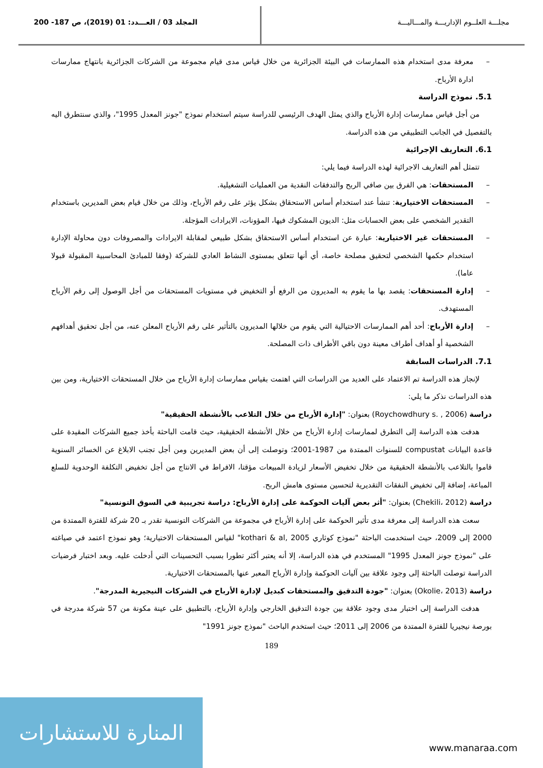مجلـــة العلــوم الإداريـــة والمـــاليـــة
المجلد 03 / العـــدد: 01 (2019)، ص 187- 200
– معرفة مدى استخدام هذه الممارسات في البيئة الجزائرية من خلال قياس مدى قيام مجموعة من الشركات الجزائرية بانتهاج ممارسات ادارة الأرباح.
5.1. نموذج الدراسة
من أجل قياس ممارسات إدارة الأرباح والذي يمثل الهدف الرئيسي للدراسة سيتم استخدام نموذج "جونز المعدل 1995"، والذي سنتطرق اليه بالتفصيل في الجانب التطبيقي من هذه الدراسة.
6.1. التعاريف الإجرائية
تتمثل أهم التعاريف الاجرائية لهذه الدراسة فيما يلي:
– المستحقات: هي الفرق بين صافي الربح والتدفقات النقدية من العمليات التشغيلية.
– المستحقات الاختيارية: تنشأ عند استخدام أساس الاستحقاق بشكل يؤثر على رقم الأرباح، وذلك من خلال قيام بعض المديرين باستخدام التقدير الشخصي على بعض الحسابات مثل: الديون المشكوك فيها، المؤونات، الايرادات المؤجلة.
– المستحقات غير الاختيارية: عبارة عن استخدام أساس الاستحقاق بشكل طبيعي لمقابلة الايرادات والمصروفات دون محاولة الإدارة استخدام حكمها الشخصي لتحقيق مصلحة خاصة، أي أنها تتعلق بمستوى النشاط العادي للشركة (وفقا للمبادئ المحاسبية المقبولة قبولا عاما).
– إدارة المستحقات: يقصد بها ما يقوم به المديرون من الرفع أو التخفيض في مستويات المستحقات من أجل الوصول إلى رقم الأرباح المستهدف.
– إدارة الأرباح: أحد أهم الممارسات الاحتيالية التي يقوم من خلالها المديرون بالتأثير على رقم الأرباح المعلن عنه، من أجل تحقيق أهدافهم الشخصية أو أهداف أطراف معينة دون باقي الأطراف ذات المصلحة.
7.1. الدراسات السابقة
لإنجاز هذه الدراسة تم الاعتماد على العديد من الدراسات التي اهتمت بقياس ممارسات إدارة الأرباح من خلال المستحقات الاختيارية، ومن بين هذه الدراسات نذكر ما يلي:
دراسة (Roychowdhury s. , 2006) بعنوان: "إدارة الأرباح من خلال التلاعب بالأنشطة الحقيقية"
هدفت هذه الدراسة إلى التطرق لممارسات إدارة الأرباح من خلال الأنشطة الحقيقية، حيث قامت الباحثة بأخذ جميع الشركات المقيدة على قاعدة البيانات compustat للسنوات الممتدة من 1987-2001؛ وتوصلت إلى أن بعض المديرين ومن أجل تجنب الابلاغ عن الخسائر السنوية قاموا بالتلاعب بالأنشطة الحقيقية من خلال تخفيض الأسعار لزيادة المبيعات مؤقتا، الافراط في الانتاج من أجل تخفيض التكلفة الوحدوية للسلع المباعة، إضافة إلى تخفيض النفقات التقديرية لتحسين مستوى هامش الربح.
دراسة (Chekili، 2012) بعنوان: "أثر بعض آليات الحوكمة على إدارة الأرباح: دراسة تجريبية في السوق التونسية"
سعت هذه الدراسة إلى معرفة مدى تأثير الحوكمة على إدارة الأرباح في مجموعة من الشركات التونسية تقدر بـ 20 شركة للفترة الممتدة من 2000 إلى 2009، حيث استخدمت الباحثة "نموذج كوثاري kothari & al, 2005" لقياس المستحقات الاختيارية؛ وهو نموذج اعتمد في صياغته على "نموذج جونز المعدل 1995" المستخدم في هذه الدراسة، إلا أنه يعتبر أكثر تطورا بسبب التحسينات التي أدخلت عليه. وبعد اختبار فرضيات الدراسة توصلت الباحثة إلى وجود علاقة بين آليات الحوكمة وإدارة الأرباح المعبر عنها بالمستحقات الاختيارية.
دراسة (Okolie، 2013) بعنوان: "جودة التدقيق والمستحقات كبديل لإدارة الأرباح في الشركات النيجيرية المدرجة".
هدفت الدراسة إلى اختبار مدى وجود علاقة بين جودة التدقيق الخارجي وإدارة الأرباح، بالتطبيق على عينة مكونة من 57 شركة مدرجة في بورصة نيجيريا للفترة الممتدة من 2006 إلى 2011؛ حيث استخدم الباحث "نموذج جونز 1991"
189
المنارة للاستشارات
www.manaraa.com